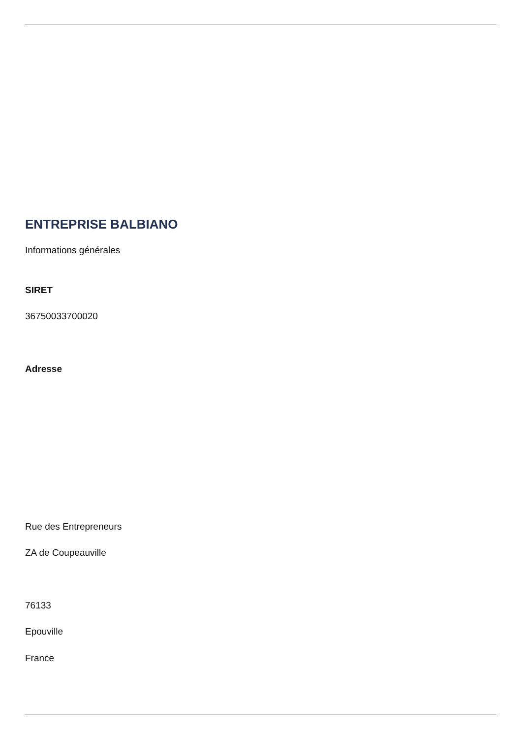ENTREPRISE BALBIANO
Informations générales
SIRET
36750033700020
Adresse
Rue des Entrepreneurs
ZA de Coupeauville
76133
Epouville
France